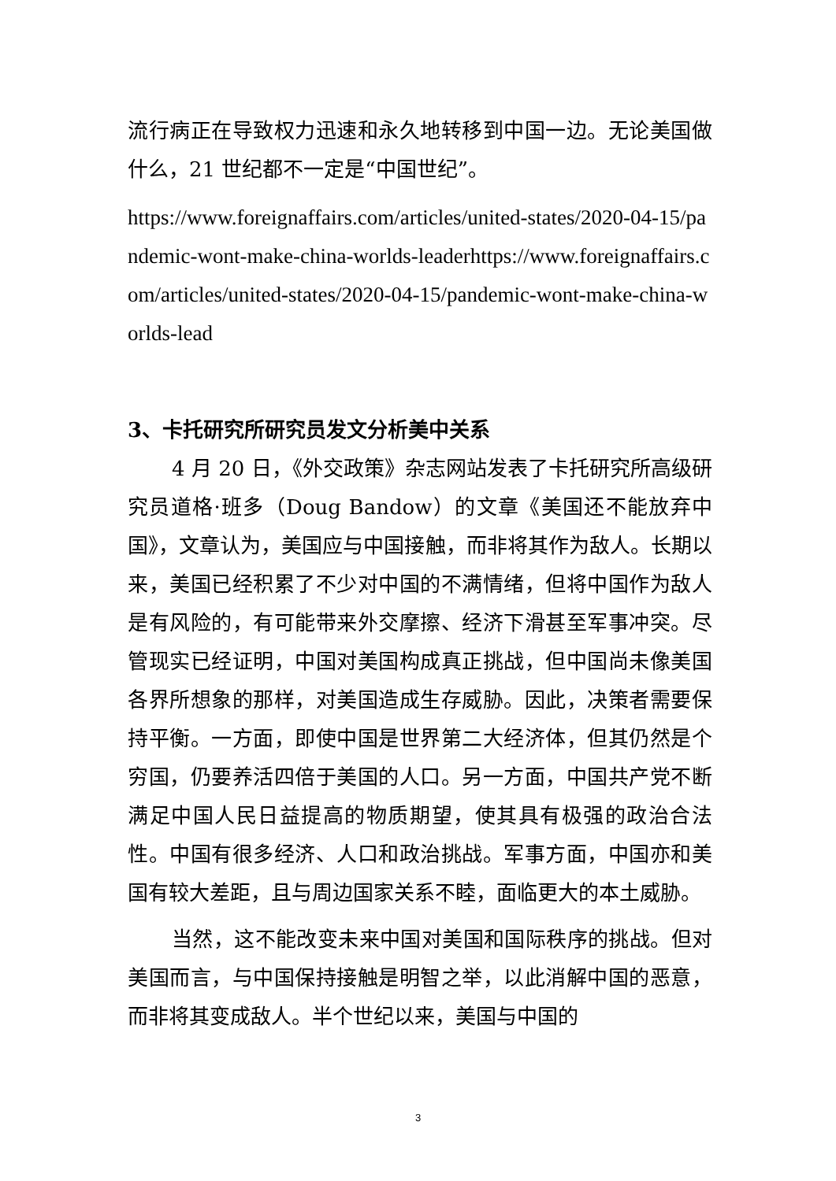流行病正在导致权力迅速和永久地转移到中国一边。无论美国做什么，21 世纪都不一定是“中国世纪”。
https://www.foreignaffairs.com/articles/united-states/2020-04-15/pandemic-wont-make-china-worlds-leaderhttps://www.foreignaffairs.com/articles/united-states/2020-04-15/pandemic-wont-make-china-worlds-lead
3、卡托研究所研究员发文分析美中关系
4 月 20 日，《外交政策》杂志网站发表了卡托研究所高级研究员道格·班多（Doug Bandow）的文章《美国还不能放弃中国》，文章认为，美国应与中国接触，而非将其作为敌人。长期以来，美国已经积累了不少对中国的不满情绪，但将中国作为敌人是有风险的，有可能带来外交摩擦、经济下滑甚至军事冲突。尽管现实已经证明，中国对美国构成真正挑战，但中国尚未像美国各界所想象的那样，对美国造成生存威胁。因此，决策者需要保持平衡。一方面，即使中国是世界第二大经济体，但其仍然是个穷国，仍要养活四倍于美国的人口。另一方面，中国共产党不断满足中国人民日益提高的物质期望，使其具有极强的政治合法性。中国有很多经济、人口和政治挑战。军事方面，中国亦和美国有较大差距，且与周边国家关系不睦，面临更大的本土威胁。
当然，这不能改变未来中国对美国和国际秩序的挑战。但对美国而言，与中国保持接触是明智之举，以此消解中国的恶意，而非将其变成敌人。半个世纪以来，美国与中国的
3